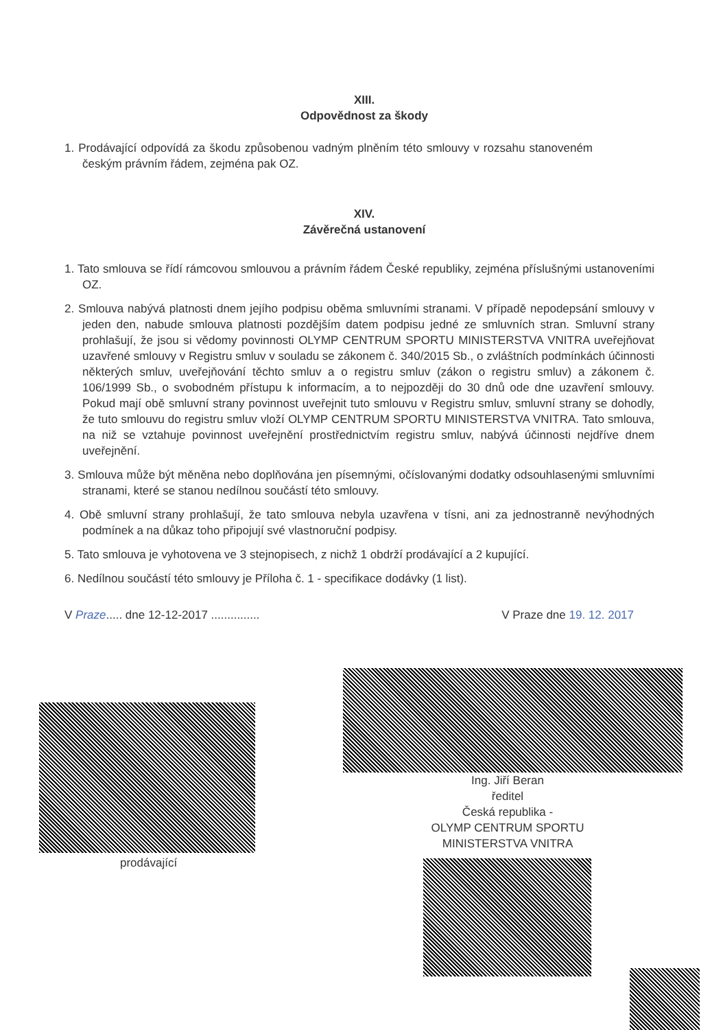XIII.
Odpovědnost za škody
1. Prodávající odpovídá za škodu způsobenou vadným plněním této smlouvy v rozsahu stanoveném českým právním řádem, zejména pak OZ.
XIV.
Závěrečná ustanovení
1. Tato smlouva se řídí rámcovou smlouvou a právním řádem České republiky, zejména příslušnými ustanoveními OZ.
2. Smlouva nabývá platnosti dnem jejího podpisu oběma smluvními stranami. V případě nepodepsání smlouvy v jeden den, nabude smlouva platnosti pozdějším datem podpisu jedné ze smluvních stran. Smluvní strany prohlašují, že jsou si vědomy povinnosti OLYMP CENTRUM SPORTU MINISTERSTVA VNITRA uveřejňovat uzavřené smlouvy v Registru smluv v souladu se zákonem č. 340/2015 Sb., o zvláštních podmínkách účinnosti některých smluv, uveřejňování těchto smluv a o registru smluv (zákon o registru smluv) a zákonem č. 106/1999 Sb., o svobodném přístupu k informacím, a to nejpozději do 30 dnů ode dne uzavření smlouvy. Pokud mají obě smluvní strany povinnost uveřejnit tuto smlouvu v Registru smluv, smluvní strany se dohodly, že tuto smlouvu do registru smluv vloží OLYMP CENTRUM SPORTU MINISTERSTVA VNITRA. Tato smlouva, na niž se vztahuje povinnost uveřejnění prostřednictvím registru smluv, nabývá účinnosti nejdříve dnem uveřejnění.
3. Smlouva může být měněna nebo doplňována jen písemnými, očíslovanými dodatky odsouhlasenými smluvními stranami, které se stanou nedílnou součástí této smlouvy.
4. Obě smluvní strany prohlašují, že tato smlouva nebyla uzavřena v tísni, ani za jednostranně nevýhodných podmínek a na důkaz toho připojují své vlastnoruční podpisy.
5. Tato smlouva je vyhotovena ve 3 stejnopisech, z nichž 1 obdrží prodávající a 2 kupující.
6. Nedílnou součástí této smlouvy je Příloha č. 1 - specifikace dodávky (1 list).
V Praze..... dne 12-12-2017 ............... V Praze dne 19. 12. 2017
Ing. Jiří Beran
ředitel
Česká republika -
OLYMP CENTRUM SPORTU
MINISTERSTVA VNITRA
prodávající